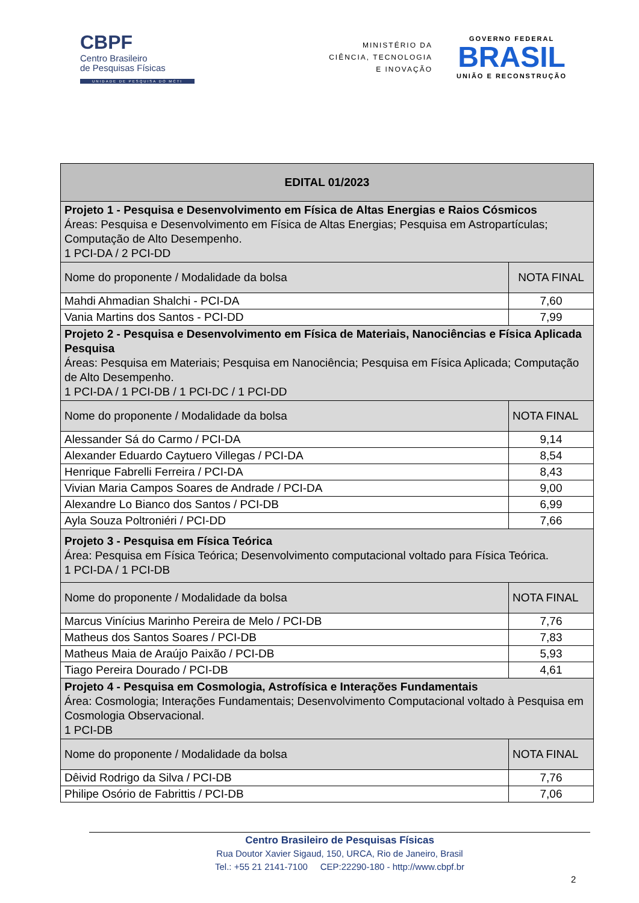CBPF
Centro Brasileiro
de Pesquisas Físicas
UNIDADE DE PESQUISA DO MCTI
MINISTÉRIO DA
CIÊNCIA, TECNOLOGIA
E INOVAÇÃO
GOVERNO FEDERAL
BRASIL
UNIÃO E RECONSTRUÇÃO
| EDITAL 01/2023 | |
| --- | --- |
| Projeto 1 - Pesquisa e Desenvolvimento em Física de Altas Energias e Raios Cósmicos Áreas: Pesquisa e Desenvolvimento em Física de Altas Energias; Pesquisa em Astropartículas; Computação de Alto Desempenho. 1 PCI-DA / 2 PCI-DD | |
| Nome do proponente / Modalidade da bolsa | NOTA FINAL |
| Mahdi Ahmadian Shalchi - PCI-DA | 7,60 |
| Vania Martins dos Santos - PCI-DD | 7,99 |
| Projeto 2 - Pesquisa e Desenvolvimento em Física de Materiais, Nanociências e Física Aplicada Pesquisa Áreas: Pesquisa em Materiais; Pesquisa em Nanociência; Pesquisa em Física Aplicada; Computação de Alto Desempenho. 1 PCI-DA / 1 PCI-DB / 1 PCI-DC / 1 PCI-DD | |
| Nome do proponente / Modalidade da bolsa | NOTA FINAL |
| Alessander Sá do Carmo / PCI-DA | 9,14 |
| Alexander Eduardo Caytuero Villegas / PCI-DA | 8,54 |
| Henrique Fabrelli Ferreira / PCI-DA | 8,43 |
| Vivian Maria Campos Soares de Andrade / PCI-DA | 9,00 |
| Alexandre Lo Bianco dos Santos / PCI-DB | 6,99 |
| Ayla Souza Poltroniéri / PCI-DD | 7,66 |
| Projeto 3 - Pesquisa em Física Teórica Área: Pesquisa em Física Teórica; Desenvolvimento computacional voltado para Física Teórica. 1 PCI-DA / 1 PCI-DB | |
| Nome do proponente / Modalidade da bolsa | NOTA FINAL |
| Marcus Vinícius Marinho Pereira de Melo / PCI-DB | 7,76 |
| Matheus dos Santos Soares / PCI-DB | 7,83 |
| Matheus Maia de Araújo Paixão / PCI-DB | 5,93 |
| Tiago Pereira Dourado / PCI-DB | 4,61 |
| Projeto 4 - Pesquisa em Cosmologia, Astrofísica e Interações Fundamentais Área: Cosmologia; Interações Fundamentais; Desenvolvimento Computacional voltado à Pesquisa em Cosmologia Observacional. 1 PCI-DB | |
| Nome do proponente / Modalidade da bolsa | NOTA FINAL |
| Dêivid Rodrigo da Silva / PCI-DB | 7,76 |
| Philipe Osório de Fabrittis / PCI-DB | 7,06 |
Centro Brasileiro de Pesquisas Físicas
Rua Doutor Xavier Sigaud, 150, URCA, Rio de Janeiro, Brasil
Tel.: +55 21 2141-7100 CEP:22290-180 - http://www.cbpf.br
2